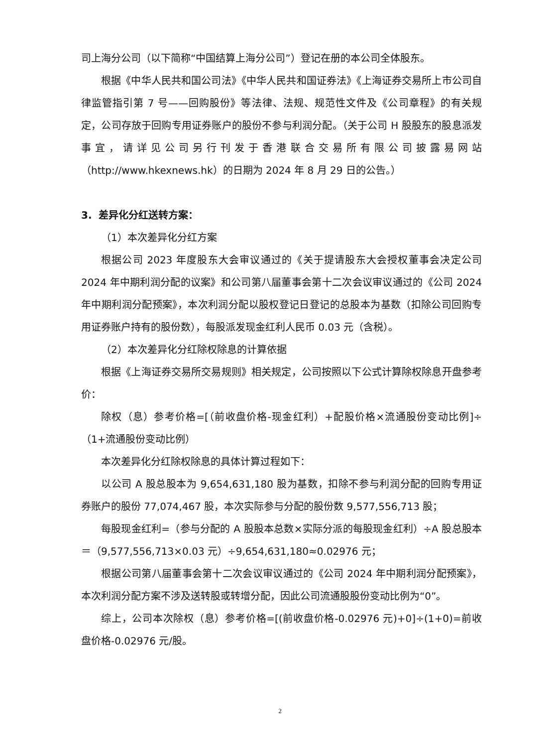司上海分公司（以下简称“中国结算上海分公司”）登记在册的本公司全体股东。
根据《中华人民共和国公司法》《中华人民共和国证券法》《上海证券交易所上市公司自律监管指引第 7 号——回购股份》等法律、法规、规范性文件及《公司章程》的有关规定，公司存放于回购专用证券账户的股份不参与利润分配。（关于公司 H 股股东的股息派发事宜，请详见公司另行刊发于香港联合交易所有限公司披露易网站（http://www.hkexnews.hk）的日期为 2024 年 8 月 29 日的公告。）
3. 差异化分红送转方案：
（1）本次差异化分红方案
根据公司 2023 年度股东大会审议通过的《关于提请股东大会授权董事会决定公司 2024 年中期利润分配的议案》和公司第八届董事会第十二次会议审议通过的《公司 2024 年中期利润分配预案》，本次利润分配以股权登记日登记的总股本为基数（扣除公司回购专用证券账户持有的股份数），每股派发现金红利人民币 0.03 元（含税）。
（2）本次差异化分红除权除息的计算依据
根据《上海证券交易所交易规则》相关规定，公司按照以下公式计算除权除息开盘参考价：
除权（息）参考价格=[（前收盘价格-现金红利）+配股价格×流通股份变动比例]÷（1+流通股份变动比例）
本次差异化分红除权除息的具体计算过程如下：
以公司 A 股总股本为 9,654,631,180 股为基数，扣除不参与利润分配的回购专用证券账户的股份 77,074,467 股，本次实际参与分配的股份数 9,577,556,713 股；
每股现金红利=（参与分配的 A 股股本总数×实际分派的每股现金红利）÷A 股总股本＝（9,577,556,713×0.03 元）÷9,654,631,180≈0.02976 元；
根据公司第八届董事会第十二次会议审议通过的《公司 2024 年中期利润分配预案》，本次利润分配方案不涉及送转股或转增分配，因此公司流通股股份变动比例为“0”。
综上，公司本次除权（息）参考价格=[(前收盘价格-0.02976 元)+0]÷(1+0)=前收盘价格-0.02976 元/股。
2